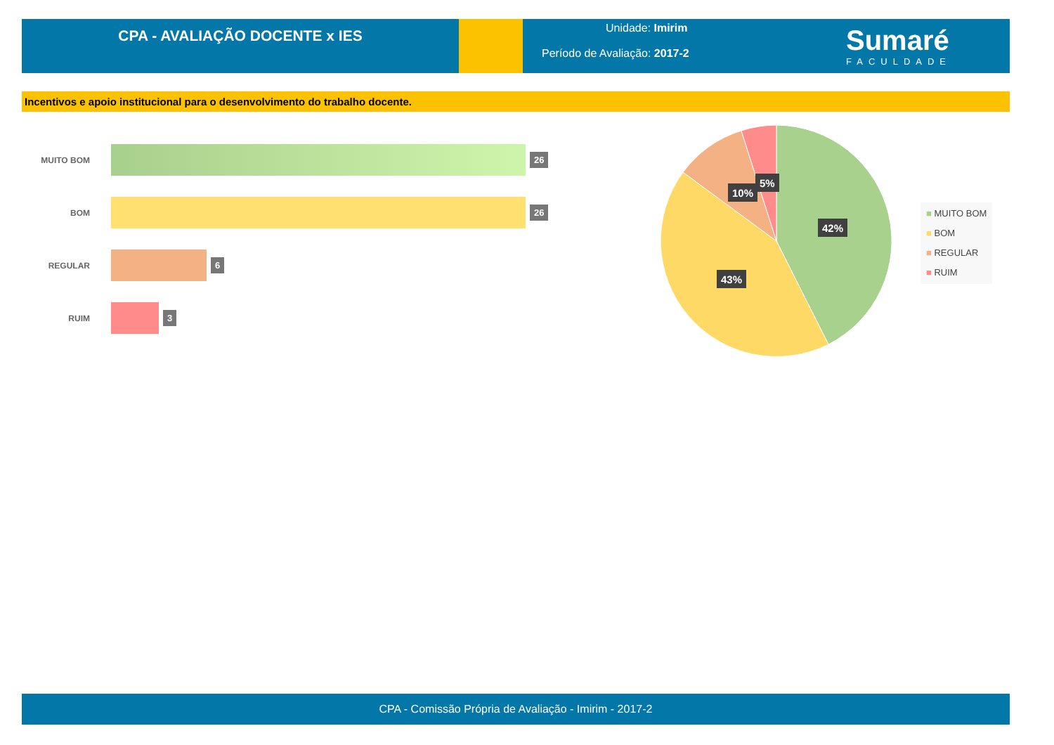CPA - AVALIAÇÃO DOCENTE x IES
Unidade: Imirim
Período de Avaliação: 2017-2
Sumaré
FACULDADE
Incentivos e apoio institucional para o desenvolvimento do trabalho docente.
MUITO BOM
26
BOM
26
REGULAR
6
RUIM
3
42%
43%
10%
5%
■ MUITO BOM
■ BOM
■ REGULAR
■ RUIM
CPA - Comissão Própria de Avaliação - Imirim - 2017-2